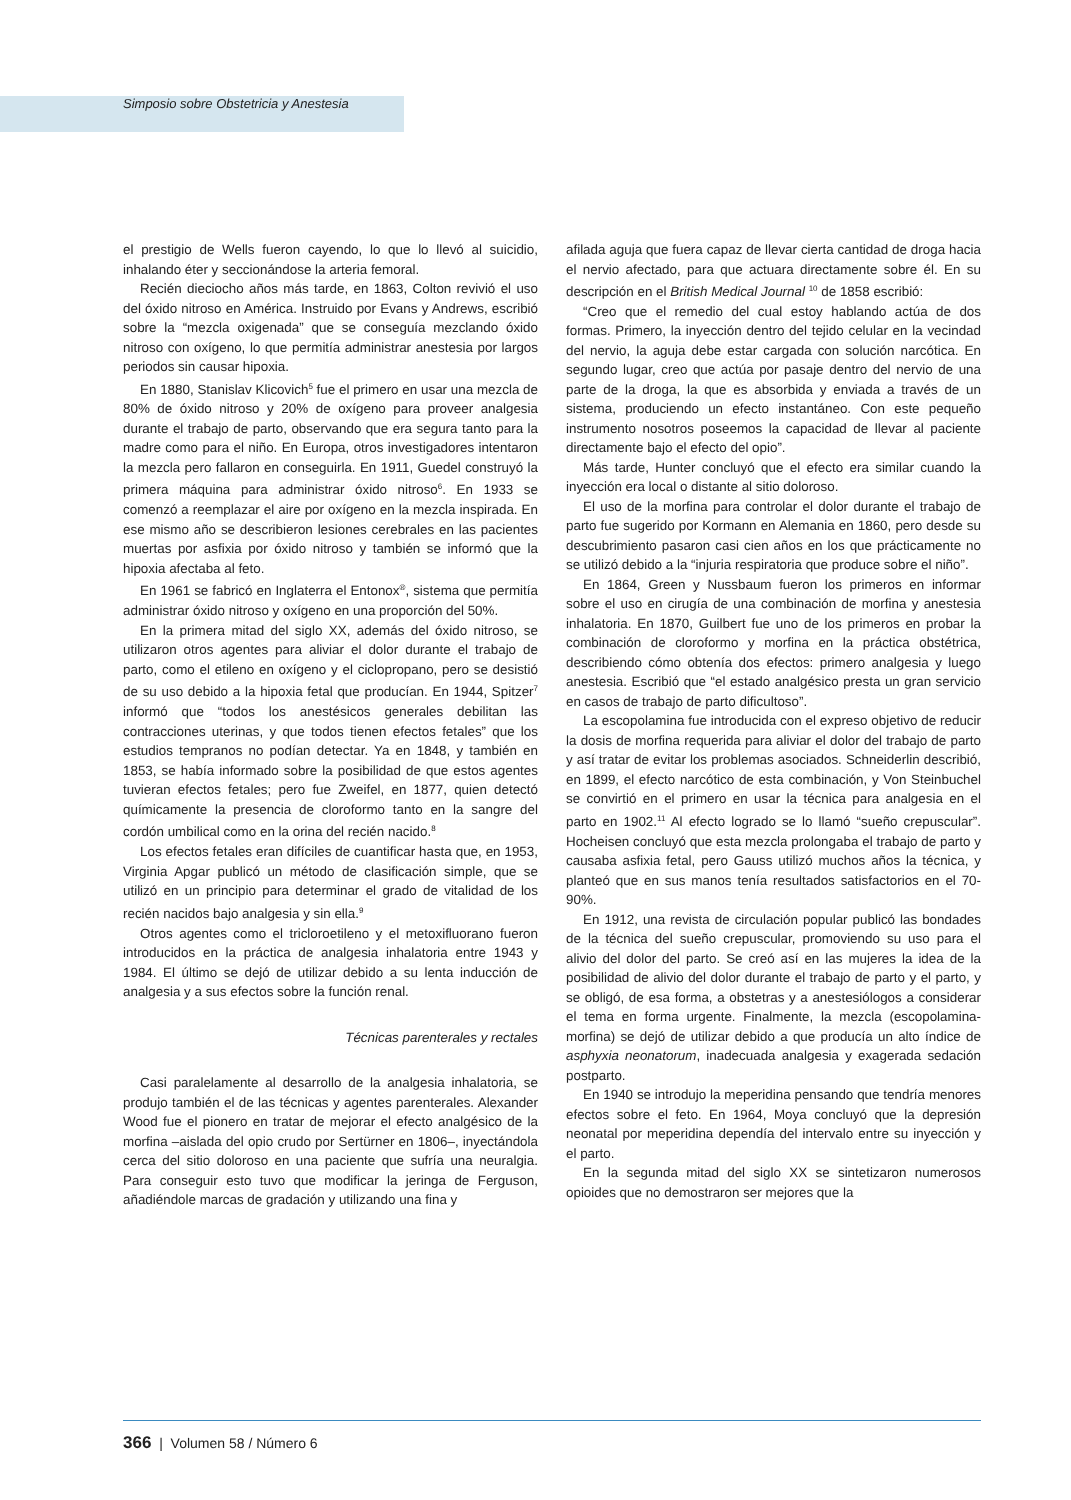Simposio sobre Obstetricia y Anestesia
el prestigio de Wells fueron cayendo, lo que lo llevó al suicidio, inhalando éter y seccionándose la arteria femoral.
Recién dieciocho años más tarde, en 1863, Colton revivió el uso del óxido nitroso en América. Instruido por Evans y Andrews, escribió sobre la “mezcla oxigenada” que se conseguía mezclando óxido nitroso con oxígeno, lo que permitía administrar anestesia por largos periodos sin causar hipoxia.
En 1880, Stanislav Klicovich<sup>5</sup> fue el primero en usar una mezcla de 80% de óxido nitroso y 20% de oxígeno para proveer analgesia durante el trabajo de parto, observando que era segura tanto para la madre como para el niño. En Europa, otros investigadores intentaron la mezcla pero fallaron en conseguirla. En 1911, Guedel construyó la primera máquina para administrar óxido nitroso<sup>6</sup>. En 1933 se comenzó a reemplazar el aire por oxígeno en la mezcla inspirada. En ese mismo año se describieron lesiones cerebrales en las pacientes muertas por asfixia por óxido nitroso y también se informó que la hipoxia afectaba al feto.
En 1961 se fabricó en Inglaterra el Entonox<sup>®</sup>, sistema que permitía administrar óxido nitroso y oxígeno en una proporción del 50%.
En la primera mitad del siglo XX, además del óxido nitroso, se utilizaron otros agentes para aliviar el dolor durante el trabajo de parto, como el etileno en oxígeno y el ciclopropano, pero se desistió de su uso debido a la hipoxia fetal que producían. En 1944, Spitzer<sup>7</sup> informó que “todos los anestésicos generales debilitan las contracciones uterinas, y que todos tienen efectos fetales” que los estudios tempranos no podían detectar. Ya en 1848, y también en 1853, se había informado sobre la posibilidad de que estos agentes tuvieran efectos fetales; pero fue Zweifel, en 1877, quien detectó químicamente la presencia de cloroformo tanto en la sangre del cordón umbilical como en la orina del recién nacido.<sup>8</sup>
Los efectos fetales eran difíciles de cuantificar hasta que, en 1953, Virginia Apgar publicó un método de clasificación simple, que se utilizó en un principio para determinar el grado de vitalidad de los recién nacidos bajo analgesia y sin ella.<sup>9</sup>
Otros agentes como el tricloroetileno y el metoxifluorano fueron introducidos en la práctica de analgesia inhalatoria entre 1943 y 1984. El último se dejó de utilizar debido a su lenta inducción de analgesia y a sus efectos sobre la función renal.
Técnicas parenterales y rectales
Casi paralelamente al desarrollo de la analgesia inhalatoria, se produjo también el de las técnicas y agentes parenterales. Alexander Wood fue el pionero en tratar de mejorar el efecto analgésico de la morfina –aislada del opio crudo por Sertürner en 1806–, inyectándola cerca del sitio doloroso en una paciente que sufría una neuralgia. Para conseguir esto tuvo que modificar la jeringa de Ferguson, añadiéndole marcas de gradación y utilizando una fina y
afilada aguja que fuera capaz de llevar cierta cantidad de droga hacia el nervio afectado, para que actuara directamente sobre él. En su descripción en el British Medical Journal <sup>10</sup> de 1858 escribió:
“Creo que el remedio del cual estoy hablando actúa de dos formas. Primero, la inyección dentro del tejido celular en la vecindad del nervio, la aguja debe estar cargada con solución narcótica. En segundo lugar, creo que actúa por pasaje dentro del nervio de una parte de la droga, la que es absorbida y enviada a través de un sistema, produciendo un efecto instantáneo. Con este pequeño instrumento nosotros poseemos la capacidad de llevar al paciente directamente bajo el efecto del opio”.
Más tarde, Hunter concluyó que el efecto era similar cuando la inyección era local o distante al sitio doloroso.
El uso de la morfina para controlar el dolor durante el trabajo de parto fue sugerido por Kormann en Alemania en 1860, pero desde su descubrimiento pasaron casi cien años en los que prácticamente no se utilizó debido a la “injuria respiratoria que produce sobre el niño”.
En 1864, Green y Nussbaum fueron los primeros en informar sobre el uso en cirugía de una combinación de morfina y anestesia inhalatoria. En 1870, Guilbert fue uno de los primeros en probar la combinación de cloroformo y morfina en la práctica obstétrica, describiendo cómo obtenía dos efectos: primero analgesia y luego anestesia. Escribió que “el estado analgésico presta un gran servicio en casos de trabajo de parto dificultoso”.
La escopolamina fue introducida con el expreso objetivo de reducir la dosis de morfina requerida para aliviar el dolor del trabajo de parto y así tratar de evitar los problemas asociados. Schneiderlin describió, en 1899, el efecto narcótico de esta combinación, y Von Steinbuchel se convirtió en el primero en usar la técnica para analgesia en el parto en 1902.<sup>11</sup> Al efecto logrado se lo llamó “sueño crepuscular”. Hocheisen concluyó que esta mezcla prolongaba el trabajo de parto y causaba asfixia fetal, pero Gauss utilizó muchos años la técnica, y planteó que en sus manos tenía resultados satisfactorios en el 70-90%.
En 1912, una revista de circulación popular publicó las bondades de la técnica del sueño crepuscular, promoviendo su uso para el alivio del dolor del parto. Se creó así en las mujeres la idea de la posibilidad de alivio del dolor durante el trabajo de parto y el parto, y se obligó, de esa forma, a obstetras y a anestesiólogos a considerar el tema en forma urgente. Finalmente, la mezcla (escopolamina-morfina) se dejó de utilizar debido a que producía un alto índice de asphyxia neonatorum, inadecuada analgesia y exagerada sedación postparto.
En 1940 se introdujo la meperidina pensando que tendría menores efectos sobre el feto. En 1964, Moya concluyó que la depresión neonatal por meperidina dependía del intervalo entre su inyección y el parto.
En la segunda mitad del siglo XX se sintetizaron numerosos opioides que no demostraron ser mejores que la
366 | Volumen 58 / Número 6